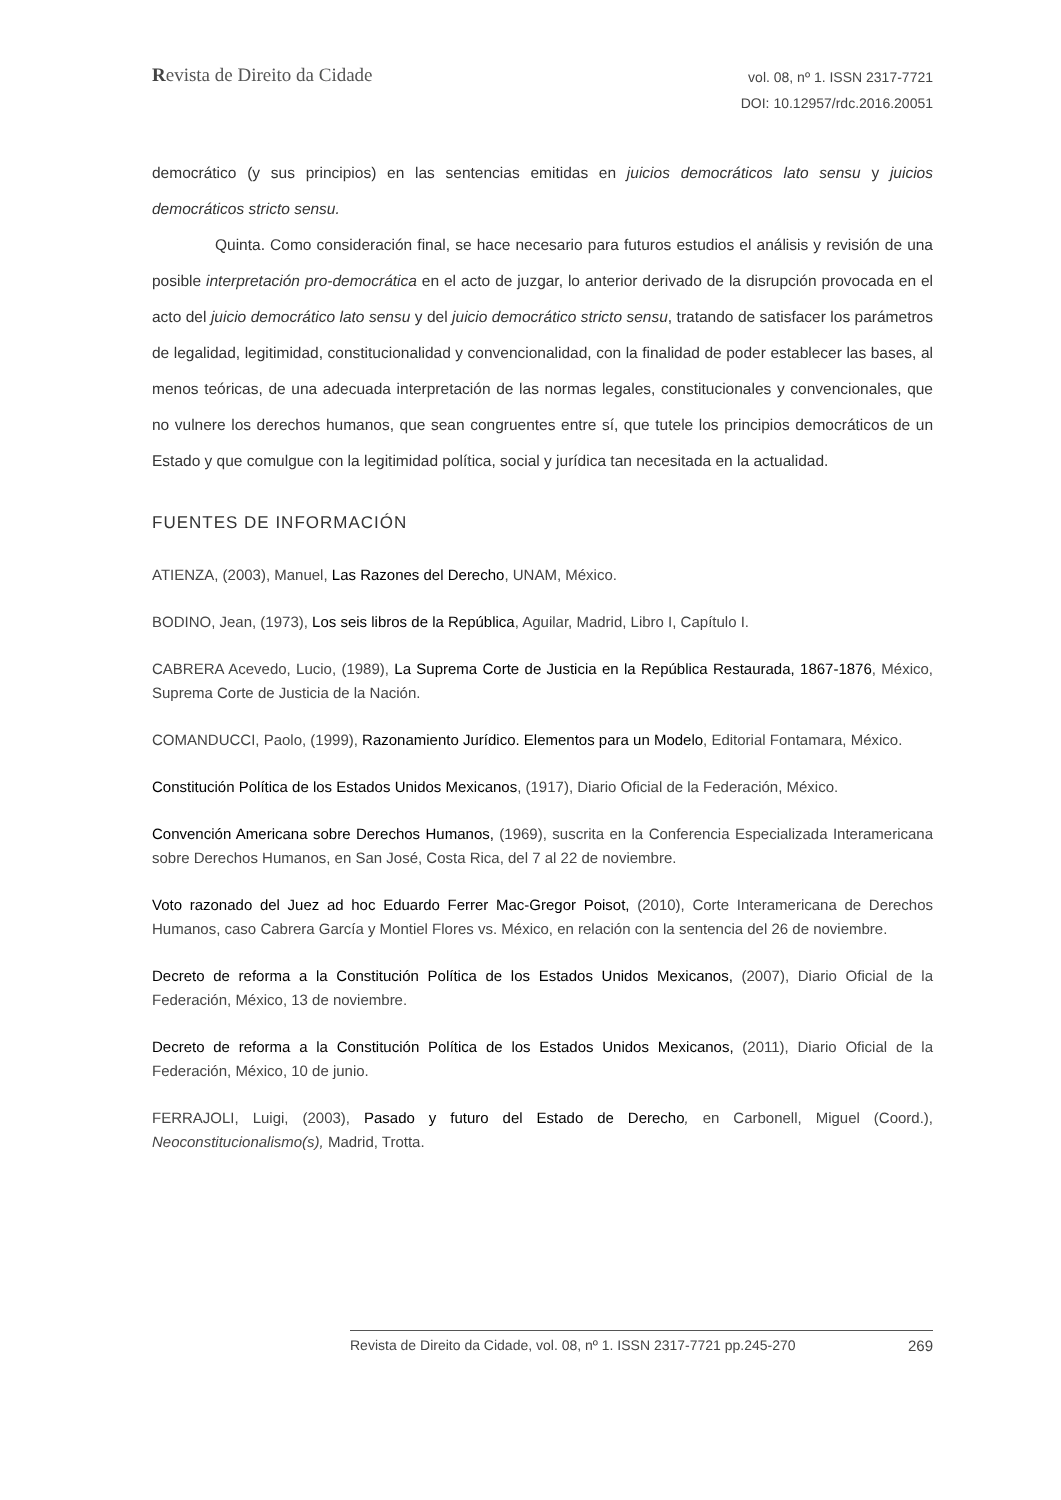Revista de Direito da Cidade
vol. 08, nº 1. ISSN 2317-7721
DOI: 10.12957/rdc.2016.20051
democrático (y sus principios) en las sentencias emitidas en juicios democráticos lato sensu y juicios democráticos stricto sensu.
Quinta. Como consideración final, se hace necesario para futuros estudios el análisis y revisión de una posible interpretación pro-democrática en el acto de juzgar, lo anterior derivado de la disrupción provocada en el acto del juicio democrático lato sensu y del juicio democrático stricto sensu, tratando de satisfacer los parámetros de legalidad, legitimidad, constitucionalidad y convencionalidad, con la finalidad de poder establecer las bases, al menos teóricas, de una adecuada interpretación de las normas legales, constitucionales y convencionales, que no vulnere los derechos humanos, que sean congruentes entre sí, que tutele los principios democráticos de un Estado y que comulgue con la legitimidad política, social y jurídica tan necesitada en la actualidad.
FUENTES DE INFORMACIÓN
ATIENZA, (2003), Manuel, Las Razones del Derecho, UNAM, México.
BODINO, Jean, (1973), Los seis libros de la República, Aguilar, Madrid, Libro I, Capítulo I.
CABRERA Acevedo, Lucio, (1989), La Suprema Corte de Justicia en la República Restaurada, 1867-1876, México, Suprema Corte de Justicia de la Nación.
COMANDUCCI, Paolo, (1999), Razonamiento Jurídico. Elementos para un Modelo, Editorial Fontamara, México.
Constitución Política de los Estados Unidos Mexicanos, (1917), Diario Oficial de la Federación, México.
Convención Americana sobre Derechos Humanos, (1969), suscrita en la Conferencia Especializada Interamericana sobre Derechos Humanos, en San José, Costa Rica, del 7 al 22 de noviembre.
Voto razonado del Juez ad hoc Eduardo Ferrer Mac-Gregor Poisot, (2010), Corte Interamericana de Derechos Humanos, caso Cabrera García y Montiel Flores vs. México, en relación con la sentencia del 26 de noviembre.
Decreto de reforma a la Constitución Política de los Estados Unidos Mexicanos, (2007), Diario Oficial de la Federación, México, 13 de noviembre.
Decreto de reforma a la Constitución Política de los Estados Unidos Mexicanos, (2011), Diario Oficial de la Federación, México, 10 de junio.
FERRAJOLI, Luigi, (2003), Pasado y futuro del Estado de Derecho, en Carbonell, Miguel (Coord.), Neoconstitucionalismo(s), Madrid, Trotta.
Revista de Direito da Cidade, vol. 08, nº 1. ISSN 2317-7721 pp.245-270 269